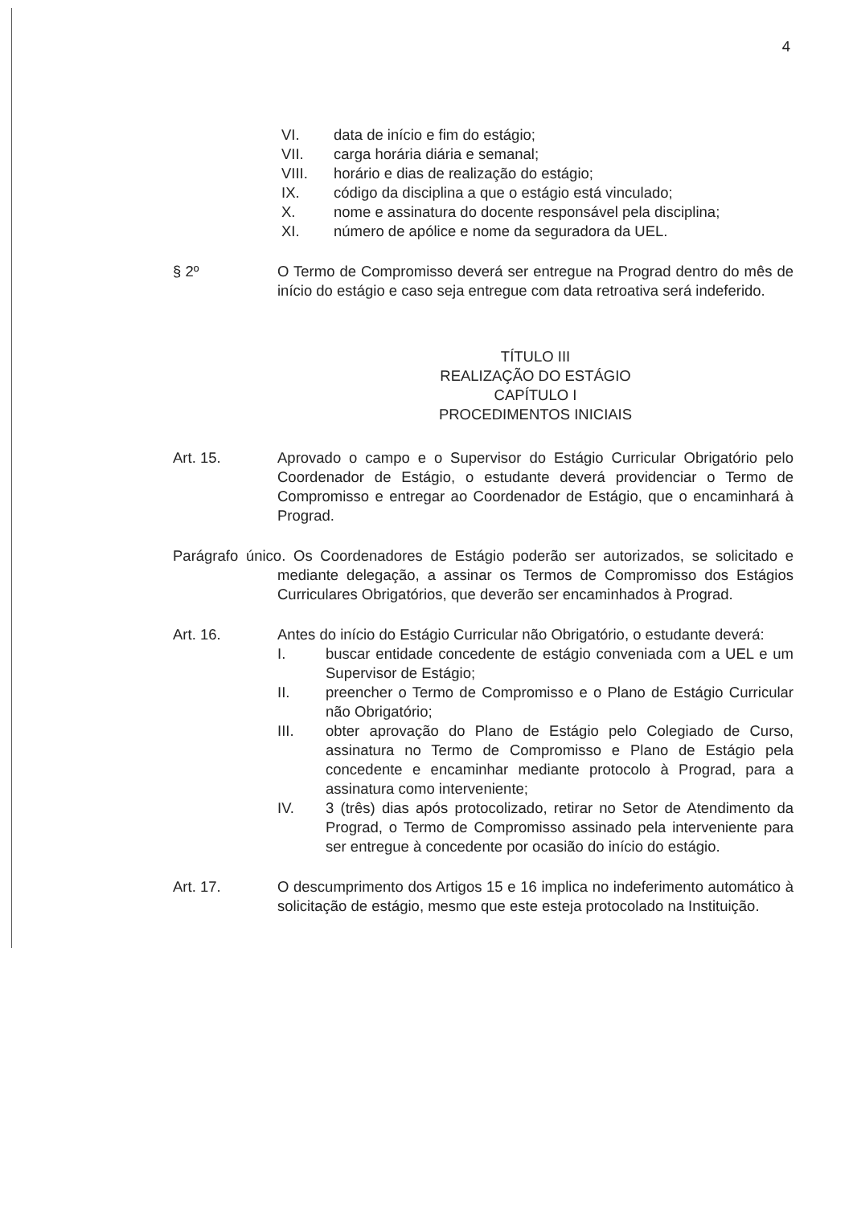4
VI. data de início e fim do estágio;
VII. carga horária diária e semanal;
VIII. horário e dias de realização do estágio;
IX. código da disciplina a que o estágio está vinculado;
X. nome e assinatura do docente responsável pela disciplina;
XI. número de apólice e nome da seguradora da UEL.
§ 2º O Termo de Compromisso deverá ser entregue na Prograd dentro do mês de início do estágio e caso seja entregue com data retroativa será indeferido.
TÍTULO III
REALIZAÇÃO DO ESTÁGIO
CAPÍTULO I
PROCEDIMENTOS INICIAIS
Art. 15. Aprovado o campo e o Supervisor do Estágio Curricular Obrigatório pelo Coordenador de Estágio, o estudante deverá providenciar o Termo de Compromisso e entregar ao Coordenador de Estágio, que o encaminhará à Prograd.
Parágrafo único. Os Coordenadores de Estágio poderão ser autorizados, se solicitado e mediante delegação, a assinar os Termos de Compromisso dos Estágios Curriculares Obrigatórios, que deverão ser encaminhados à Prograd.
Art. 16. Antes do início do Estágio Curricular não Obrigatório, o estudante deverá:
I. buscar entidade concedente de estágio conveniada com a UEL e um Supervisor de Estágio;
II. preencher o Termo de Compromisso e o Plano de Estágio Curricular não Obrigatório;
III. obter aprovação do Plano de Estágio pelo Colegiado de Curso, assinatura no Termo de Compromisso e Plano de Estágio pela concedente e encaminhar mediante protocolo à Prograd, para a assinatura como interveniente;
IV. 3 (três) dias após protocolizado, retirar no Setor de Atendimento da Prograd, o Termo de Compromisso assinado pela interveniente para ser entregue à concedente por ocasião do início do estágio.
Art. 17. O descumprimento dos Artigos 15 e 16 implica no indeferimento automático à solicitação de estágio, mesmo que este esteja protocolado na Instituição.